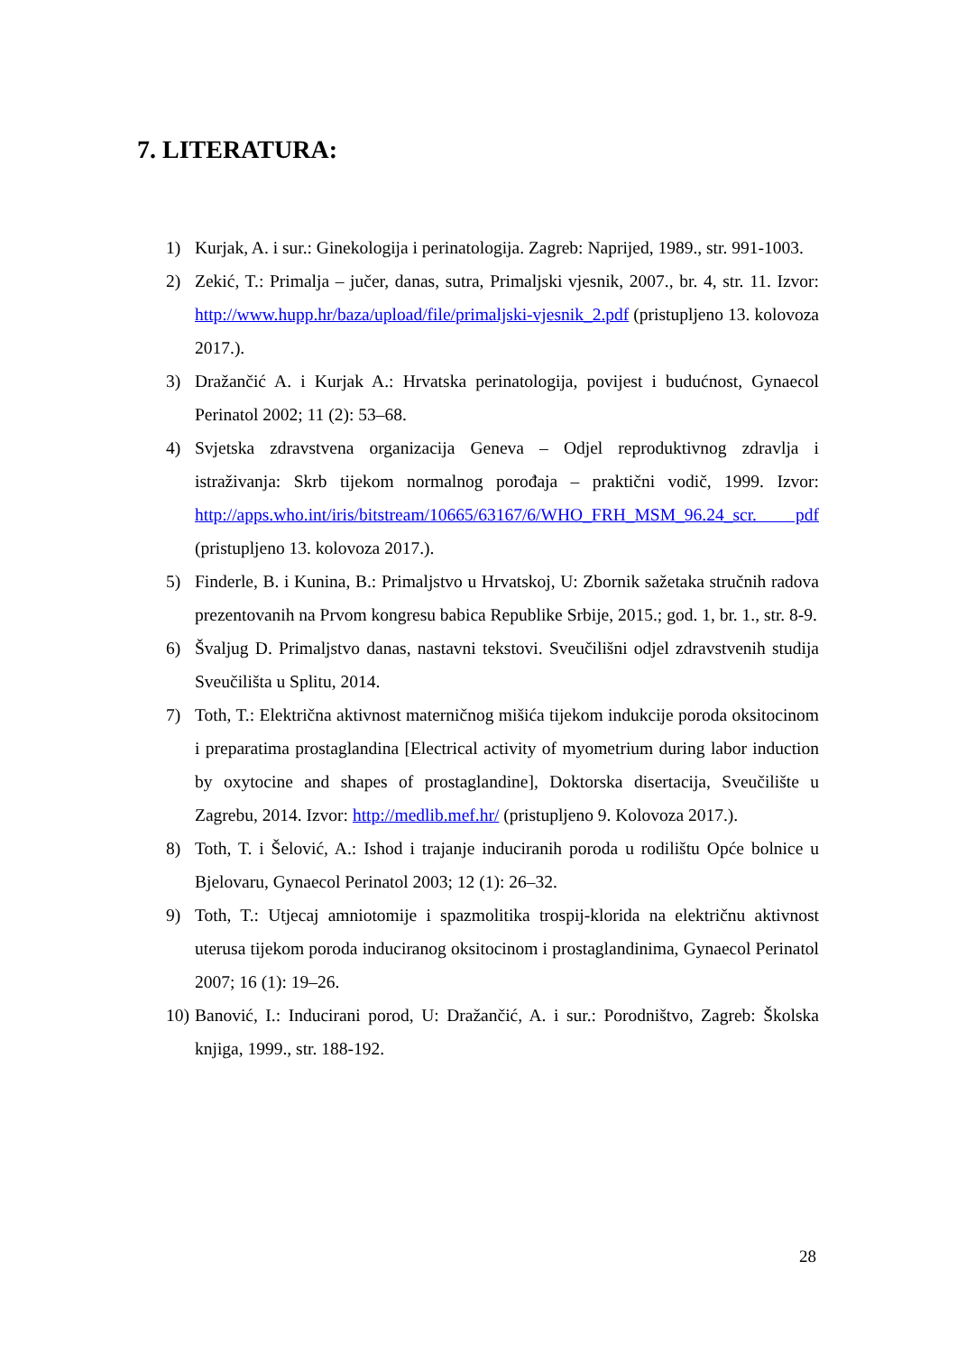7. LITERATURA:
1) Kurjak, A. i sur.: Ginekologija i perinatologija. Zagreb: Naprijed, 1989., str. 991-1003.
2) Zekić, T.: Primalja – jučer, danas, sutra, Primaljski vjesnik, 2007., br. 4, str. 11. Izvor: http://www.hupp.hr/baza/upload/file/primaljski-vjesnik_2.pdf (pristupljeno 13. kolovoza 2017.).
3) Dražančić A. i Kurjak A.: Hrvatska perinatologija, povijest i budućnost, Gynaecol Perinatol 2002; 11 (2): 53–68.
4) Svjetska zdravstvena organizacija Geneva – Odjel reproduktivnog zdravlja i istraživanja: Skrb tijekom normalnog porođaja – praktični vodič, 1999. Izvor: http://apps.who.int/iris/bitstream/10665/63167/6/WHO_FRH_MSM_96.24_scr. pdf (pristupljeno 13. kolovoza 2017.).
5) Finderle, B. i Kunina, B.: Primaljstvo u Hrvatskoj, U: Zbornik sažetaka stručnih radova prezentovanih na Prvom kongresu babica Republike Srbije, 2015.; god. 1, br. 1., str. 8-9.
6) Švaljug D. Primaljstvo danas, nastavni tekstovi. Sveučilišni odjel zdravstvenih studija Sveučilišta u Splitu, 2014.
7) Toth, T.: Električna aktivnost materničnog mišića tijekom indukcije poroda oksitocinom i preparatima prostaglandina [Electrical activity of myometrium during labor induction by oxytocine and shapes of prostaglandine], Doktorska disertacija, Sveučilište u Zagrebu, 2014. Izvor: http://medlib.mef.hr/ (pristupljeno 9. Kolovoza 2017.).
8) Toth, T. i Šelović, A.: Ishod i trajanje induciranih poroda u rodilištu Opće bolnice u Bjelovaru, Gynaecol Perinatol 2003; 12 (1): 26–32.
9) Toth, T.: Utjecaj amniotomije i spazmolitika trospij-klorida na električnu aktivnost uterusa tijekom poroda induciranog oksitocinom i prostaglandinima, Gynaecol Perinatol 2007; 16 (1): 19–26.
10) Banović, I.: Inducirani porod, U: Dražančić, A. i sur.: Porodništvo, Zagreb: Školska knjiga, 1999., str. 188-192.
28